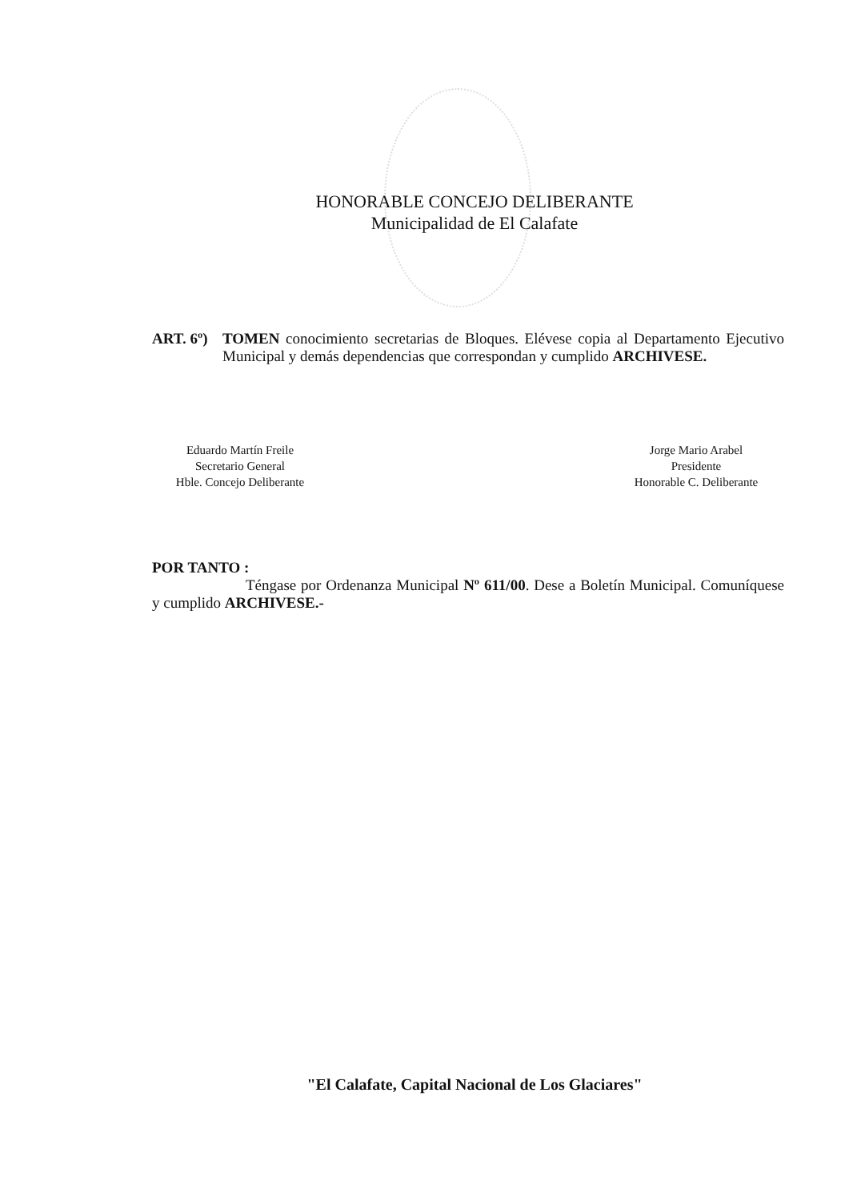HONORABLE CONCEJO DELIBERANTE
Municipalidad de El Calafate
ART. 6º) TOMEN conocimiento secretarias de Bloques. Elévese copia al Departamento Ejecutivo Municipal y demás dependencias que correspondan y cumplido ARCHIVESE.
Eduardo Martín Freile
Secretario General
Hble. Concejo Deliberante
Jorge Mario Arabel
Presidente
Honorable C. Deliberante
POR TANTO :
Téngase por Ordenanza Municipal Nº 611/00. Dese a Boletín Municipal. Comuníquese y cumplido ARCHIVESE.-
"El Calafate, Capital Nacional de Los Glaciares"